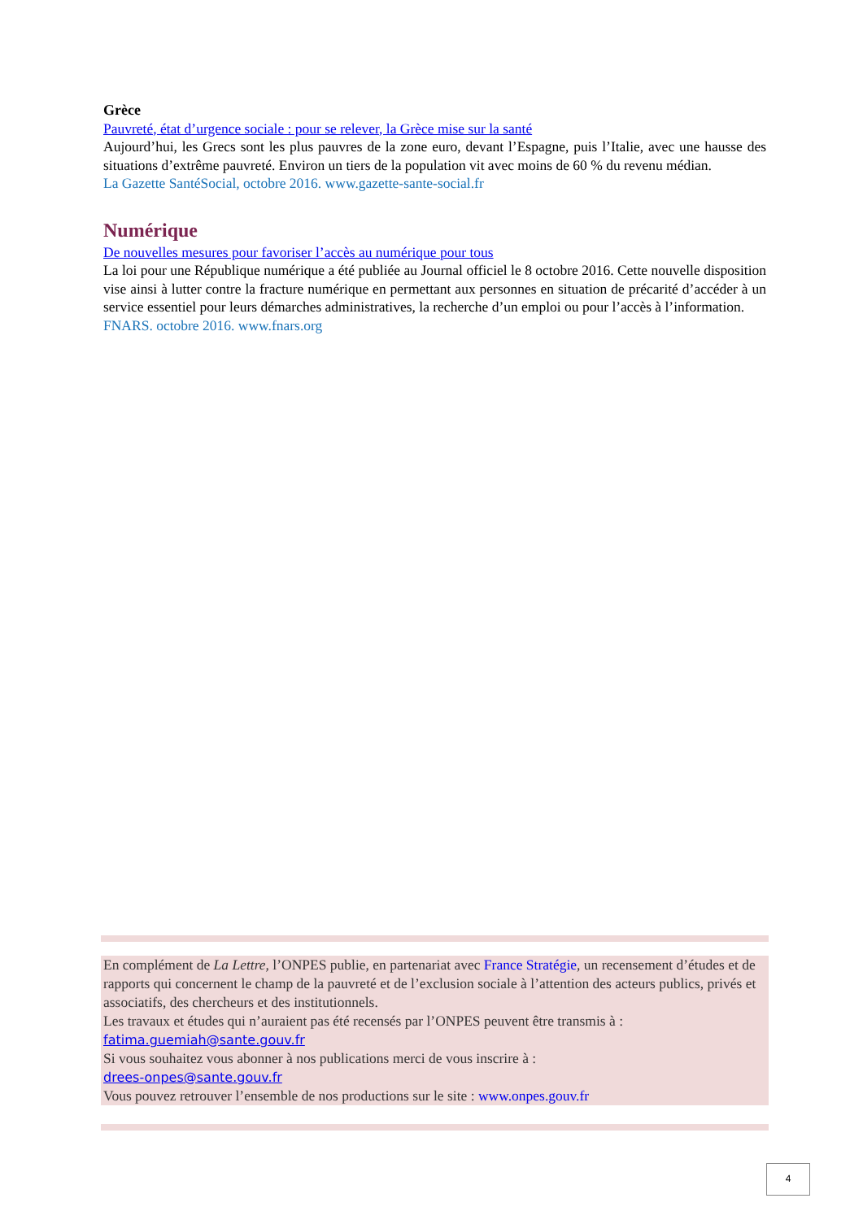Grèce
Pauvreté, état d’urgence sociale : pour se relever, la Grèce mise sur la santé
Aujourd’hui, les Grecs sont les plus pauvres de la zone euro, devant l’Espagne, puis l’Italie, avec une hausse des situations d’extrême pauvreté. Environ un tiers de la population vit avec moins de 60 % du revenu médian.
La Gazette SantéSocial, octobre 2016. www.gazette-sante-social.fr
Numérique
De nouvelles mesures pour favoriser l’accès au numérique pour tous
La loi pour une République numérique a été publiée au Journal officiel le 8 octobre 2016. Cette nouvelle disposition vise ainsi à lutter contre la fracture numérique en permettant aux personnes en situation de précarité d’accéder à un service essentiel pour leurs démarches administratives, la recherche d’un emploi ou pour l’accès à l’information.
FNARS. octobre 2016. www.fnars.org
En complément de La Lettre, l’ONPES publie, en partenariat avec France Stratégie, un recensement d’études et de rapports qui concernent le champ de la pauvreté et de l’exclusion sociale à l’attention des acteurs publics, privés et associatifs, des chercheurs et des institutionnels.
Les travaux et études qui n’auraient pas été recensés par l’ONPES peuvent être transmis à :
fatima.guemiah@sante.gouv.fr
Si vous souhaitez vous abonner à nos publications merci de vous inscrire à :
drees-onpes@sante.gouv.fr
Vous pouvez retrouver l’ensemble de nos productions sur le site : www.onpes.gouv.fr
4